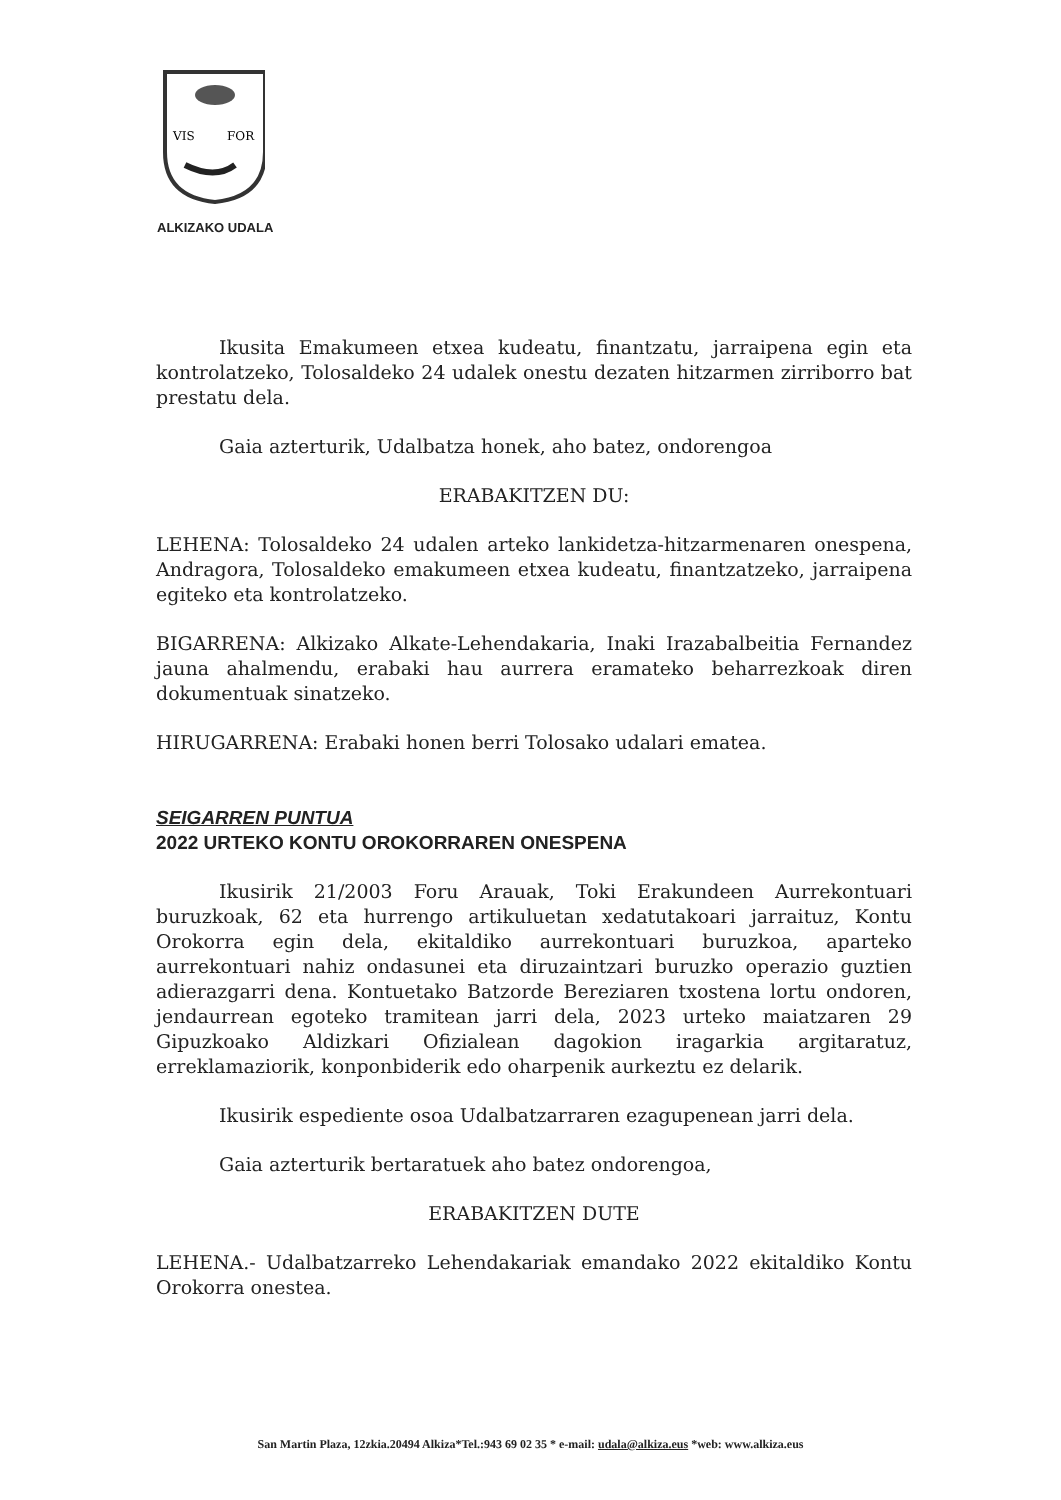VIS
FOR
ALKIZAKO UDALA
Ikusita Emakumeen etxea kudeatu, finantzatu, jarraipena egin eta kontrolatzeko, Tolosaldeko 24 udalek onestu dezaten hitzarmen zirriborro bat prestatu dela.
Gaia azterturik, Udalbatza honek, aho batez, ondorengoa
ERABAKITZEN DU:
LEHENA: Tolosaldeko 24 udalen arteko lankidetza-hitzarmenaren onespena, Andragora, Tolosaldeko emakumeen etxea kudeatu, finantzatzeko, jarraipena egiteko eta kontrolatzeko.
BIGARRENA: Alkizako Alkate-Lehendakaria, Inaki Irazabalbeitia Fernandez jauna ahalmendu, erabaki hau aurrera eramateko beharrezkoak diren dokumentuak sinatzeko.
HIRUGARRENA: Erabaki honen berri Tolosako udalari ematea.
SEIGARREN PUNTUA
2022 URTEKO KONTU OROKORRAREN ONESPENA
Ikusirik 21/2003 Foru Arauak, Toki Erakundeen Aurrekontuari buruzkoak, 62 eta hurrengo artikuluetan xedatutakoari jarraituz, Kontu Orokorra egin dela, ekitaldiko aurrekontuari buruzkoa, aparteko aurrekontuari nahiz ondasunei eta diruzaintzari buruzko operazio guztien adierazgarri dena. Kontuetako Batzorde Bereziaren txostena lortu ondoren, jendaurrean egoteko tramitean jarri dela, 2023 urteko maiatzaren 29 Gipuzkoako Aldizkari Ofizialean dagokion iragarkia argitaratuz, erreklamaziorik, konponbiderik edo oharpenik aurkeztu ez delarik.
Ikusirik espediente osoa Udalbatzarraren ezagupenean jarri dela.
Gaia azterturik bertaratuek aho batez ondorengoa,
ERABAKITZEN DUTE
LEHENA.- Udalbatzarreko Lehendakariak emandako 2022 ekitaldiko Kontu Orokorra onestea.
San Martin Plaza, 12zkia.20494 Alkiza*Tel.:943 69 02 35 * e-mail: udala@alkiza.eus *web: www.alkiza.eus